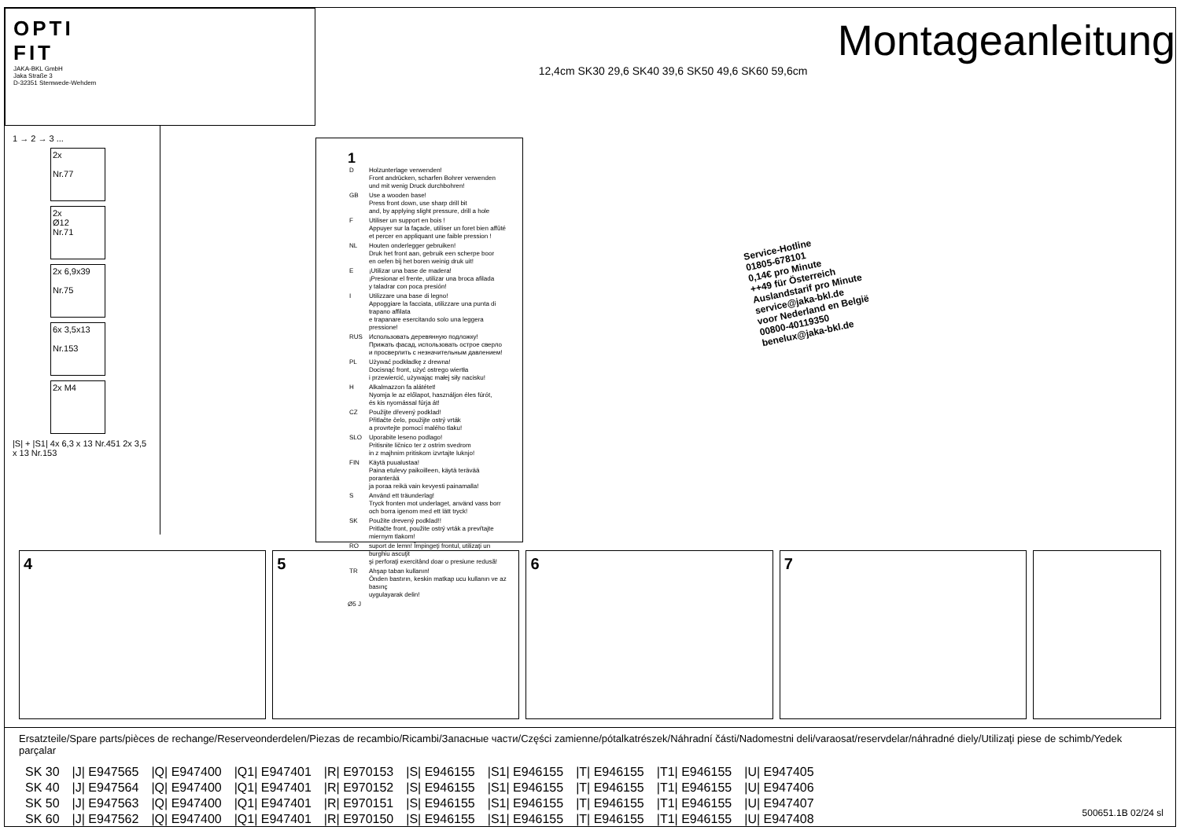OPTI
FIT
JAKA-BKL GmbH
Jaka Straße 3
D-32351 Stemwede-Wehdem
1 → 2 → 3 ...
2x
Nr.77
2x
Ø12
Nr.71
2x 6,9x39
Nr.75
6x 3,5x13
Nr.153
2x M4
|S| + |S1| 4x 6,3 x 13 Nr.451 2x 3,5 x 13 Nr.153
1
| D | Holzunterlage verwenden! Front andrücken, scharfen Bohrer verwenden und mit wenig Druck durchbohren! |
| GB | Use a wooden base! Press front down, use sharp drill bit and, by applying slight pressure, drill a hole |
| F | Utiliser un support en bois ! Appuyer sur la façade, utiliser un foret bien affûté et percer en appliquant une faible pression ! |
| NL | Houten onderlegger gebruiken! Druk het front aan, gebruik een scherpe boor en oefen bij het boren weinig druk uit! |
| E | ¡Utilizar una base de madera! ¡Presionar el frente, utilizar una broca afilada y taladrar con poca presión! |
| I | Utilizzare una base di legno! Appoggiare la facciata, utilizzare una punta di trapano affilata e trapanare esercitando solo una leggera pressione! |
| RUS | Использовать деревянную подложку! Прижать фасад, использовать острое сверло и просверлить с незначительным давлением! |
| PL | Używać podkładkę z drewna! Docisnąć front, użyć ostrego wiertła i przewiercić, używając małej siły nacisku! |
| H | Alkalmazzon fa alátétet! Nyomja le az előlapot, használjon éles fúrót, és kis nyomással fúrja át! |
| CZ | Použijte dřevený podklad! Přitlačte čelo, použijte ostrý vrták a provrtejte pomocí malého tlaku! |
| SLO | Uporabite leseno podlago! Pritisnite ličnico ter z ostrim svedrom in z majhnim pritiskom izvrtajte luknjo! |
| FIN | Käytä puualustaa! Paina etulevy paikoilleen, käytä terävää poranterää ja poraa reikä vain kevyesti painamalla! |
| S | Använd ett träunderlag! Tryck fronten mot underlaget, använd vass borr och borra igenom med ett lätt tryck! |
| SK | Použite drevený podklad!! Pritlačte front, použite ostrý vrták a prevŕtajte miernym tlakom! |
| RO | suport de lemn! Împingeţi frontul, utilizaţi un burghiu ascuţit şi perforaţi exercitând doar o presiune redusă! |
| TR | Ahşap taban kullanın! Önden bastırın, keskin matkap ucu kullanın ve az basınç uygulayarak delin! |
Ø5 J
Montageanleitung
12,4cm SK30 29,6 SK40 39,6 SK50 49,6 SK60 59,6cm
Service-Hotline
01805-678101
0,14€ pro Minute
++49 für Österreich
Auslandstarif pro Minute
service@jaka-bkl.de
voor Nederland en België
00800-40119350
benelux@jaka-bkl.de
4 5 6 7
Ersatzteile/Spare parts/pièces de rechange/Reserveonderdelen/Piezas de recambio/Ricambi/Запасные части/Części zamienne/pótalkatrészek/Náhradní části/Nadomestni deli/varaosat/reservdelar/náhradné diely/Utilizaţi piese de schimb/Yedek parçalar
| SK 30 | /J/ E947565 | /Q/ E947400 | /Q1/ E947401 | /R/ E970153 | /S/ E946155 | /S1/ E946155 | /T/ E946155 | /T1/ E946155 | /U/ E947405 |
| SK 40 | /J/ E947564 | /Q/ E947400 | /Q1/ E947401 | /R/ E970152 | /S/ E946155 | /S1/ E946155 | /T/ E946155 | /T1/ E946155 | /U/ E947406 |
| SK 50 | /J/ E947563 | /Q/ E947400 | /Q1/ E947401 | /R/ E970151 | /S/ E946155 | /S1/ E946155 | /T/ E946155 | /T1/ E946155 | /U/ E947407 |
| SK 60 | /J/ E947562 | /Q/ E947400 | /Q1/ E947401 | /R/ E970150 | /S/ E946155 | /S1/ E946155 | /T/ E946155 | /T1/ E946155 | /U/ E947408 |
500651.1B 02/24 sl